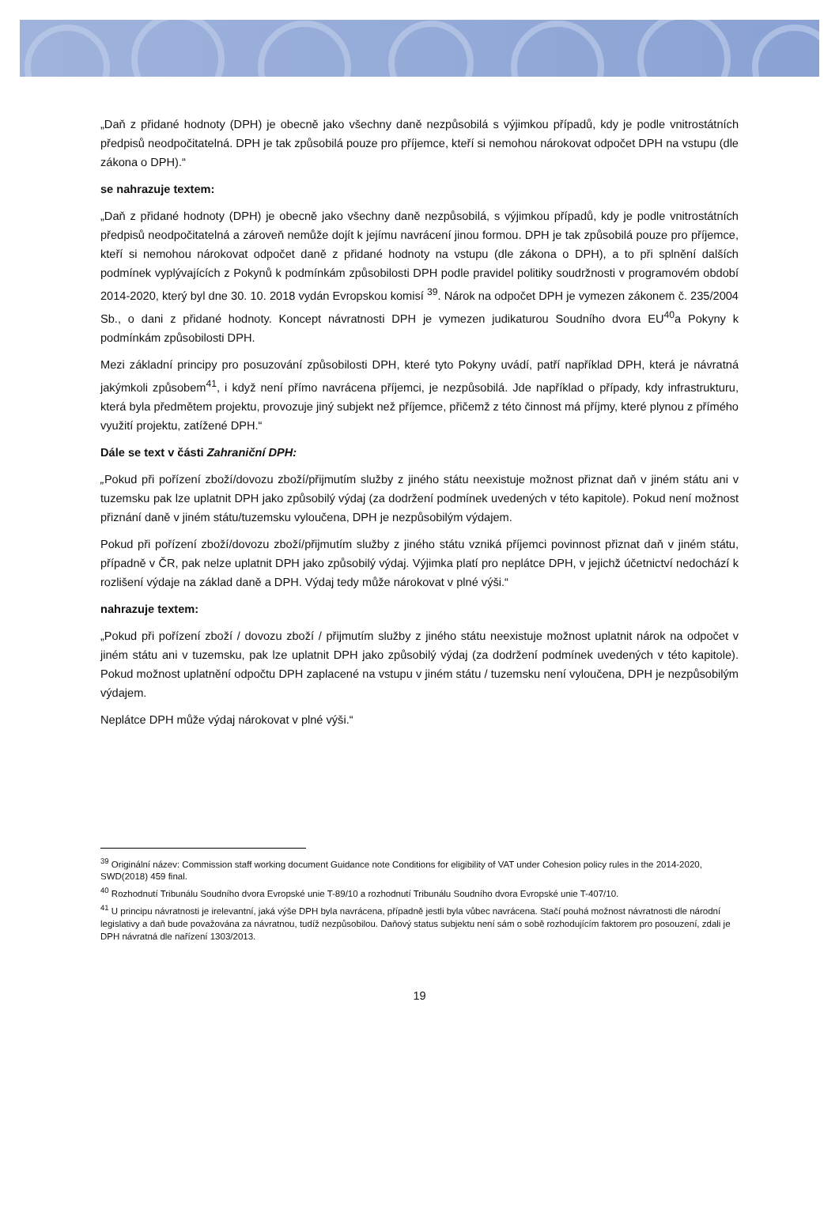„Daň z přidané hodnoty (DPH) je obecně jako všechny daně nezpůsobilá s výjimkou případů, kdy je podle vnitrostátních předpisů neodpočitatelná. DPH je tak způsobilá pouze pro příjemce, kteří si nemohou nárokovat odpočet DPH na vstupu (dle zákona o DPH).“
se nahrazuje textem:
„Daň z přidané hodnoty (DPH) je obecně jako všechny daně nezpůsobilá, s výjimkou případů, kdy je podle vnitrostátních předpisů neodpočitatelná a zároveň nemůže dojít k jejímu navrácení jinou formou. DPH je tak způsobilá pouze pro příjemce, kteří si nemohou nárokovat odpočet daně z přidané hodnoty na vstupu (dle zákona o DPH), a to při splnění dalších podmínek vyplývajících z Pokynů k podmínkám způsobilosti DPH podle pravidel politiky soudržnosti v programovém období 2014-2020, který byl dne 30. 10. 2018 vydán Evropskou komisí <sup>39</sup>. Nárok na odpočet DPH je vymezen zákonem č. 235/2004 Sb., o dani z přidané hodnoty. Koncept návratnosti DPH je vymezen judikaturou Soudního dvora EU<sup>40</sup>a Pokyny k podmínkám způsobilosti DPH.
Mezi základní principy pro posuzování způsobilosti DPH, které tyto Pokyny uvádí, patří například DPH, která je návratná jakýmkoli způsobem<sup>41</sup>, i když není přímo navrácena příjemci, je nezpůsobilá. Jde například o případy, kdy infrastrukturu, která byla předmětem projektu, provozuje jiný subjekt než příjemce, přičemž z této činnost má příjmy, které plynou z přímého využití projektu, zatížené DPH.“
Dále se text v části Zahraniční DPH:
„Pokud při pořízení zboží/dovozu zboží/přijmutím služby z jiného státu neexistuje možnost přiznat daň v jiném státu ani v tuzemsku pak lze uplatnit DPH jako způsobilý výdaj (za dodržení podmínek uvedených v této kapitole). Pokud není možnost přiznání daně v jiném státu/tuzemsku vyloučena, DPH je nezpůsobilým výdajem.
Pokud při pořízení zboží/dovozu zboží/přijmutím služby z jiného státu vzniká příjemci povinnost přiznat daň v jiném státu, případně v ČR, pak nelze uplatnit DPH jako způsobilý výdaj. Výjimka platí pro neplátce DPH, v jejichž účetnictví nedochází k rozlišení výdaje na základ daně a DPH. Výdaj tedy může nárokovat v plné výši.“
nahrazuje textem:
„Pokud při pořízení zboží / dovozu zboží / přijmutím služby z jiného státu neexistuje možnost uplatnit nárok na odpočet v jiném státu ani v tuzemsku, pak lze uplatnit DPH jako způsobilý výdaj (za dodržení podmínek uvedených v této kapitole). Pokud možnost uplatnění odpočtu DPH zaplacené na vstupu v jiném státu / tuzemsku není vyloučena, DPH je nezpůsobilým výdajem.
Neplátce DPH může výdaj nárokovat v plné výši.“
<sup>39</sup> Originální název: Commission staff working document Guidance note Conditions for eligibility of VAT under Cohesion policy rules in the 2014-2020, SWD(2018) 459 final.
<sup>40</sup> Rozhodnutí Tribunálu Soudního dvora Evropské unie T-89/10 a rozhodnutí Tribunálu Soudního dvora Evropské unie T-407/10.
<sup>41</sup> U principu návratnosti je irelevantní, jaká výše DPH byla navrácena, případně jestli byla vůbec navrácena. Stačí pouhá možnost návratnosti dle národní legislativy a daň bude považována za návratnou, tudíž nezpůsobilou. Daňový status subjektu není sám o sobě rozhodujícím faktorem pro posouzení, zdali je DPH návratná dle nařízení 1303/2013.
19